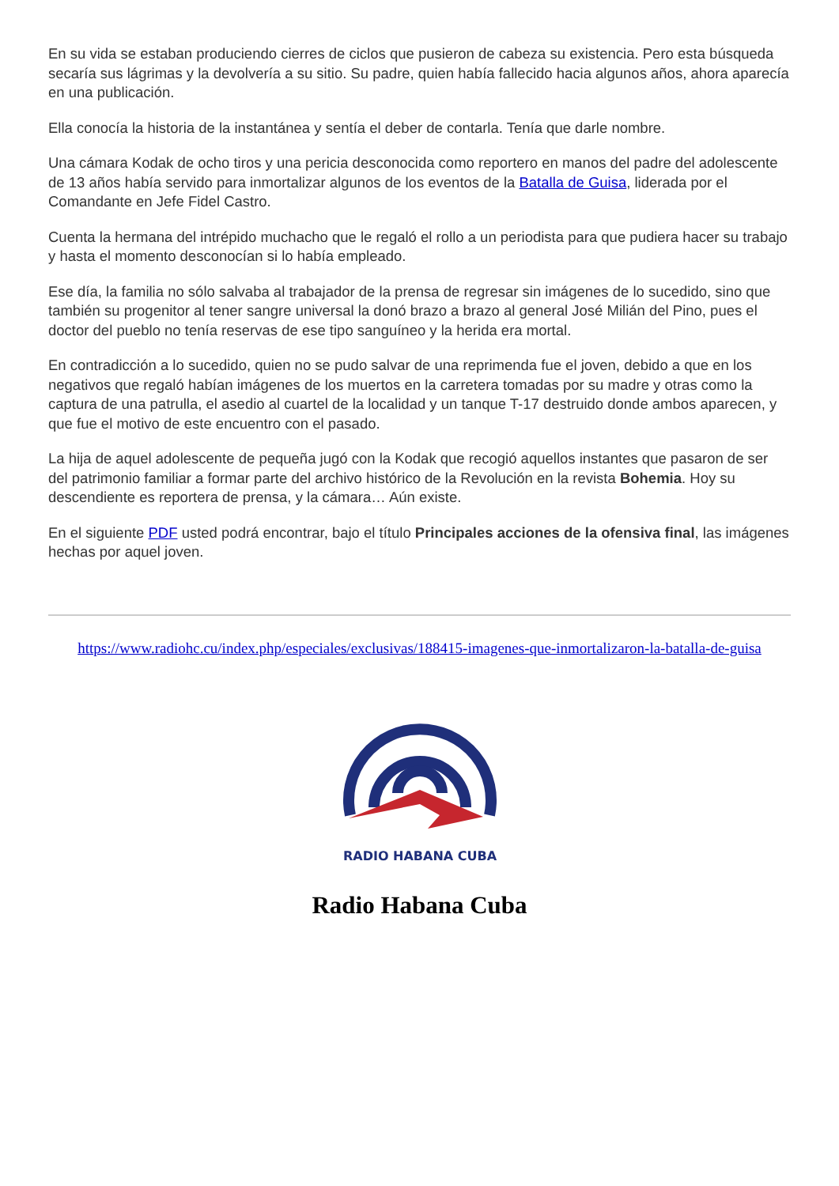En su vida se estaban produciendo cierres de ciclos que pusieron de cabeza su existencia. Pero esta búsqueda secaría sus lágrimas y la devolvería a su sitio. Su padre, quien había fallecido hacia algunos años, ahora aparecía en una publicación.
Ella conocía la historia de la instantánea y sentía el deber de contarla. Tenía que darle nombre.
Una cámara Kodak de ocho tiros y una pericia desconocida como reportero en manos del padre del adolescente de 13 años había servido para inmortalizar algunos de los eventos de la Batalla de Guisa, liderada por el Comandante en Jefe Fidel Castro.
Cuenta la hermana del intrépido muchacho que le regaló el rollo a un periodista para que pudiera hacer su trabajo y hasta el momento desconocían si lo había empleado.
Ese día, la familia no sólo salvaba al trabajador de la prensa de regresar sin imágenes de lo sucedido, sino que también su progenitor al tener sangre universal la donó brazo a brazo al general José Milián del Pino, pues el doctor del pueblo no tenía reservas de ese tipo sanguíneo y la herida era mortal.
En contradicción a lo sucedido, quien no se pudo salvar de una reprimenda fue el joven, debido a que en los negativos que regaló habían imágenes de los muertos en la carretera tomadas por su madre y otras como la captura de una patrulla, el asedio al cuartel de la localidad y un tanque T-17 destruido donde ambos aparecen, y que fue el motivo de este encuentro con el pasado.
La hija de aquel adolescente de pequeña jugó con la Kodak que recogió aquellos instantes que pasaron de ser del patrimonio familiar a formar parte del archivo histórico de la Revolución en la revista Bohemia. Hoy su descendiente es reportera de prensa, y la cámara… Aún existe.
En el siguiente PDF usted podrá encontrar, bajo el título Principales acciones de la ofensiva final, las imágenes hechas por aquel joven.
https://www.radiohc.cu/index.php/especiales/exclusivas/188415-imagenes-que-inmortalizaron-la-batalla-de-guisa
RADIO HABANA CUBA
Radio Habana Cuba